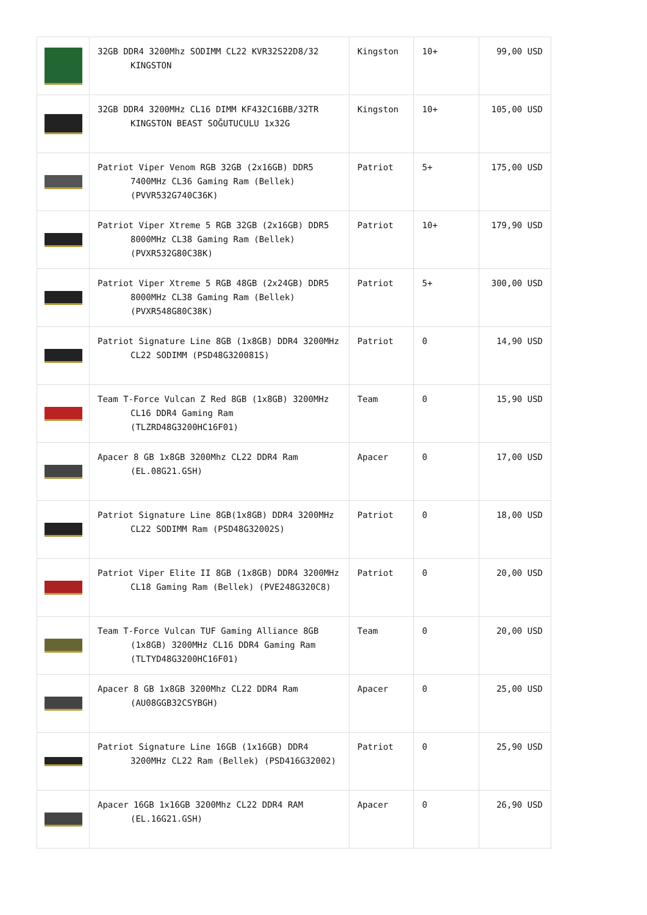| | 32GB DDR4 3200Mhz SODIMM CL22 KVR32S22D8/32 KINGSTON | Kingston | 10+ | 99,00 USD |
| | 32GB DDR4 3200MHz CL16 DIMM KF432C16BB/32TR KINGSTON BEAST SOĞUTUCULU 1x32G | Kingston | 10+ | 105,00 USD |
| | Patriot Viper Venom RGB 32GB (2x16GB) DDR5 7400MHz CL36 Gaming Ram (Bellek) (PVVR532G740C36K) | Patriot | 5+ | 175,00 USD |
| | Patriot Viper Xtreme 5 RGB 32GB (2x16GB) DDR5 8000MHz CL38 Gaming Ram (Bellek) (PVXR532G80C38K) | Patriot | 10+ | 179,90 USD |
| | Patriot Viper Xtreme 5 RGB 48GB (2x24GB) DDR5 8000MHz CL38 Gaming Ram (Bellek) (PVXR548G80C38K) | Patriot | 5+ | 300,00 USD |
| | Patriot Signature Line 8GB (1x8GB) DDR4 3200MHz CL22 SODIMM (PSD48G320081S) | Patriot | 0 | 14,90 USD |
| | Team T-Force Vulcan Z Red 8GB (1x8GB) 3200MHz CL16 DDR4 Gaming Ram (TLZRD48G3200HC16F01) | Team | 0 | 15,90 USD |
| | Apacer 8 GB 1x8GB 3200Mhz CL22 DDR4 Ram (EL.08G21.GSH) | Apacer | 0 | 17,00 USD |
| | Patriot Signature Line 8GB(1x8GB) DDR4 3200MHz CL22 SODIMM Ram (PSD48G32002S) | Patriot | 0 | 18,00 USD |
| | Patriot Viper Elite II 8GB (1x8GB) DDR4 3200MHz CL18 Gaming Ram (Bellek) (PVE248G320C8) | Patriot | 0 | 20,00 USD |
| | Team T-Force Vulcan TUF Gaming Alliance 8GB (1x8GB) 3200MHz CL16 DDR4 Gaming Ram (TLTYD48G3200HC16F01) | Team | 0 | 20,00 USD |
| | Apacer 8 GB 1x8GB 3200Mhz CL22 DDR4 Ram (AU08GGB32CSYBGH) | Apacer | 0 | 25,00 USD |
| | Patriot Signature Line 16GB (1x16GB) DDR4 3200MHz CL22 Ram (Bellek) (PSD416G32002) | Patriot | 0 | 25,90 USD |
| | Apacer 16GB 1x16GB 3200Mhz CL22 DDR4 RAM (EL.16G21.GSH) | Apacer | 0 | 26,90 USD |